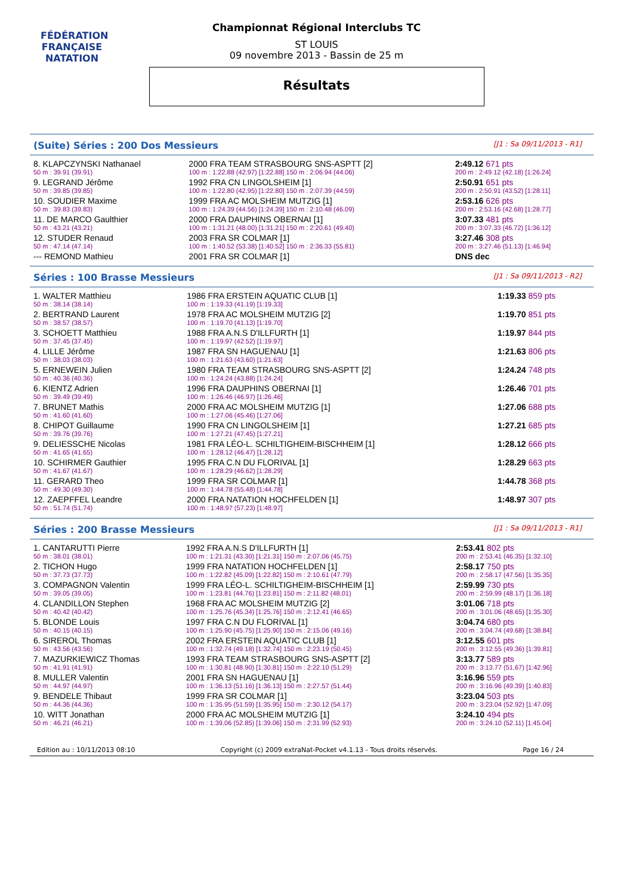FÉDÉRATION FRANÇAISE
NATATION
Championnat Régional Interclubs TC
ST LOUIS
09 novembre 2013 - Bassin de 25 m
Résultats
(Suite) Séries : 200 Dos Messieurs [J1 : Sa 09/11/2013 - R1]
| 8. KLAPCZYNSKI Nathanael | 2000 FRA TEAM STRASBOURG SNS-ASPTT [2] | 2:49.12 671 pts |
| 50 m : 39.91 (39.91) | 100 m : 1:22.88 (42.97) [1:22.88] 150 m : 2:06.94 (44.06) | 200 m : 2:49.12 (42.18) [1:26.24] |
| 9. LEGRAND Jérôme | 1992 FRA CN LINGOLSHEIM [1] | 2:50.91 651 pts |
| 50 m : 39.85 (39.85) | 100 m : 1:22.80 (42.95) [1:22.80] 150 m : 2:07.39 (44.59) | 200 m : 2:50.91 (43.52) [1:28.11] |
| 10. SOUDIER Maxime | 1999 FRA AC MOLSHEIM MUTZIG [1] | 2:53.16 626 pts |
| 50 m : 39.83 (39.83) | 100 m : 1:24.39 (44.56) [1:24.39] 150 m : 2:10.48 (46.09) | 200 m : 2:53.16 (42.68) [1:28.77] |
| 11. DE MARCO Gaulthier | 2000 FRA DAUPHINS OBERNAI [1] | 3:07.33 481 pts |
| 50 m : 43.21 (43.21) | 100 m : 1:31.21 (48.00) [1:31.21] 150 m : 2:20.61 (49.40) | 200 m : 3:07.33 (46.72) [1:36.12] |
| 12. STUDER Renaud | 2003 FRA SR COLMAR [1] | 3:27.46 308 pts |
| 50 m : 47.14 (47.14) | 100 m : 1:40.52 (53.38) [1:40.52] 150 m : 2:36.33 (55.81) | 200 m : 3:27.46 (51.13) [1:46.94] |
| --- REMOND Mathieu | 2001 FRA SR COLMAR [1] | DNS dec |
Séries : 100 Brasse Messieurs [J1 : Sa 09/11/2013 - R2]
| 1. WALTER Matthieu | 1986 FRA ERSTEIN AQUATIC CLUB [1] | 1:19.33 859 pts |
| 50 m : 38.14 (38.14) | 100 m : 1:19.33 (41.19) [1:19.33] | |
| 2. BERTRAND Laurent | 1978 FRA AC MOLSHEIM MUTZIG [2] | 1:19.70 851 pts |
| 50 m : 38.57 (38.57) | 100 m : 1:19.70 (41.13) [1:19.70] | |
| 3. SCHOETT Matthieu | 1988 FRA A.N.S D'ILLFURTH [1] | 1:19.97 844 pts |
| 50 m : 37.45 (37.45) | 100 m : 1:19.97 (42.52) [1:19.97] | |
| 4. LILLE Jérôme | 1987 FRA SN HAGUENAU [1] | 1:21.63 806 pts |
| 50 m : 38.03 (38.03) | 100 m : 1:21.63 (43.60) [1:21.63] | |
| 5. ERNEWEIN Julien | 1980 FRA TEAM STRASBOURG SNS-ASPTT [2] | 1:24.24 748 pts |
| 50 m : 40.36 (40.36) | 100 m : 1:24.24 (43.88) [1:24.24] | |
| 6. KIENTZ Adrien | 1996 FRA DAUPHINS OBERNAI [1] | 1:26.46 701 pts |
| 50 m : 39.49 (39.49) | 100 m : 1:26.46 (46.97) [1:26.46] | |
| 7. BRUNET Mathis | 2000 FRA AC MOLSHEIM MUTZIG [1] | 1:27.06 688 pts |
| 50 m : 41.60 (41.60) | 100 m : 1:27.06 (45.46) [1:27.06] | |
| 8. CHIPOT Guillaume | 1990 FRA CN LINGOLSHEIM [1] | 1:27.21 685 pts |
| 50 m : 39.76 (39.76) | 100 m : 1:27.21 (47.45) [1:27.21] | |
| 9. DELIESSCHE Nicolas | 1981 FRA LÉO-L. SCHILTIGHEIM-BISCHHEIM [1] | 1:28.12 666 pts |
| 50 m : 41.65 (41.65) | 100 m : 1:28.12 (46.47) [1:28.12] | |
| 10. SCHIRMER Gauthier | 1995 FRA C.N DU FLORIVAL [1] | 1:28.29 663 pts |
| 50 m : 41.67 (41.67) | 100 m : 1:28.29 (46.62) [1:28.29] | |
| 11. GERARD Theo | 1999 FRA SR COLMAR [1] | 1:44.78 368 pts |
| 50 m : 49.30 (49.30) | 100 m : 1:44.78 (55.48) [1:44.78] | |
| 12. ZAEPFFEL Leandre | 2000 FRA NATATION HOCHFELDEN [1] | 1:48.97 307 pts |
| 50 m : 51.74 (51.74) | 100 m : 1:48.97 (57.23) [1:48.97] | |
Séries : 200 Brasse Messieurs [J1 : Sa 09/11/2013 - R1]
| 1. CANTARUTTI Pierre | 1992 FRA A.N.S D'ILLFURTH [1] | 2:53.41 802 pts |
| 50 m : 38.01 (38.01) | 100 m : 1:21.31 (43.30) [1:21.31] 150 m : 2:07.06 (45.75) | 200 m : 2:53.41 (46.35) [1:32.10] |
| 2. TICHON Hugo | 1999 FRA NATATION HOCHFELDEN [1] | 2:58.17 750 pts |
| 50 m : 37.73 (37.73) | 100 m : 1:22.82 (45.09) [1:22.82] 150 m : 2:10.61 (47.79) | 200 m : 2:58.17 (47.56) [1:35.35] |
| 3. COMPAGNON Valentin | 1999 FRA LÉO-L. SCHILTIGHEIM-BISCHHEIM [1] | 2:59.99 730 pts |
| 50 m : 39.05 (39.05) | 100 m : 1:23.81 (44.76) [1:23.81] 150 m : 2:11.82 (48.01) | 200 m : 2:59.99 (48.17) [1:36.18] |
| 4. CLANDILLON Stephen | 1968 FRA AC MOLSHEIM MUTZIG [2] | 3:01.06 718 pts |
| 50 m : 40.42 (40.42) | 100 m : 1:25.76 (45.34) [1:25.76] 150 m : 2:12.41 (46.65) | 200 m : 3:01.06 (48.65) [1:35.30] |
| 5. BLONDE Louis | 1997 FRA C.N DU FLORIVAL [1] | 3:04.74 680 pts |
| 50 m : 40.15 (40.15) | 100 m : 1:25.90 (45.75) [1:25.90] 150 m : 2:15.06 (49.16) | 200 m : 3:04.74 (49.68) [1:38.84] |
| 6. SIREROL Thomas | 2002 FRA ERSTEIN AQUATIC CLUB [1] | 3:12.55 601 pts |
| 50 m : 43.56 (43.56) | 100 m : 1:32.74 (49.18) [1:32.74] 150 m : 2:23.19 (50.45) | 200 m : 3:12.55 (49.36) [1:39.81] |
| 7. MAZURKIEWICZ Thomas | 1993 FRA TEAM STRASBOURG SNS-ASPTT [2] | 3:13.77 589 pts |
| 50 m : 41.91 (41.91) | 100 m : 1:30.81 (48.90) [1:30.81] 150 m : 2:22.10 (51.29) | 200 m : 3:13.77 (51.67) [1:42.96] |
| 8. MULLER Valentin | 2001 FRA SN HAGUENAU [1] | 3:16.96 559 pts |
| 50 m : 44.97 (44.97) | 100 m : 1:36.13 (51.16) [1:36.13] 150 m : 2:27.57 (51.44) | 200 m : 3:16.96 (49.39) [1:40.83] |
| 9. BENDELE Thibaut | 1999 FRA SR COLMAR [1] | 3:23.04 503 pts |
| 50 m : 44.36 (44.36) | 100 m : 1:35.95 (51.59) [1:35.95] 150 m : 2:30.12 (54.17) | 200 m : 3:23.04 (52.92) [1:47.09] |
| 10. WITT Jonathan | 2000 FRA AC MOLSHEIM MUTZIG [1] | 3:24.10 494 pts |
| 50 m : 46.21 (46.21) | 100 m : 1:39.06 (52.85) [1:39.06] 150 m : 2:31.99 (52.93) | 200 m : 3:24.10 (52.11) [1:45.04] |
Edition au : 10/11/2013 08:10 Copyright (c) 2009 extraNat-Pocket v4.1.13 - Tous droits réservés. Page 16 / 24